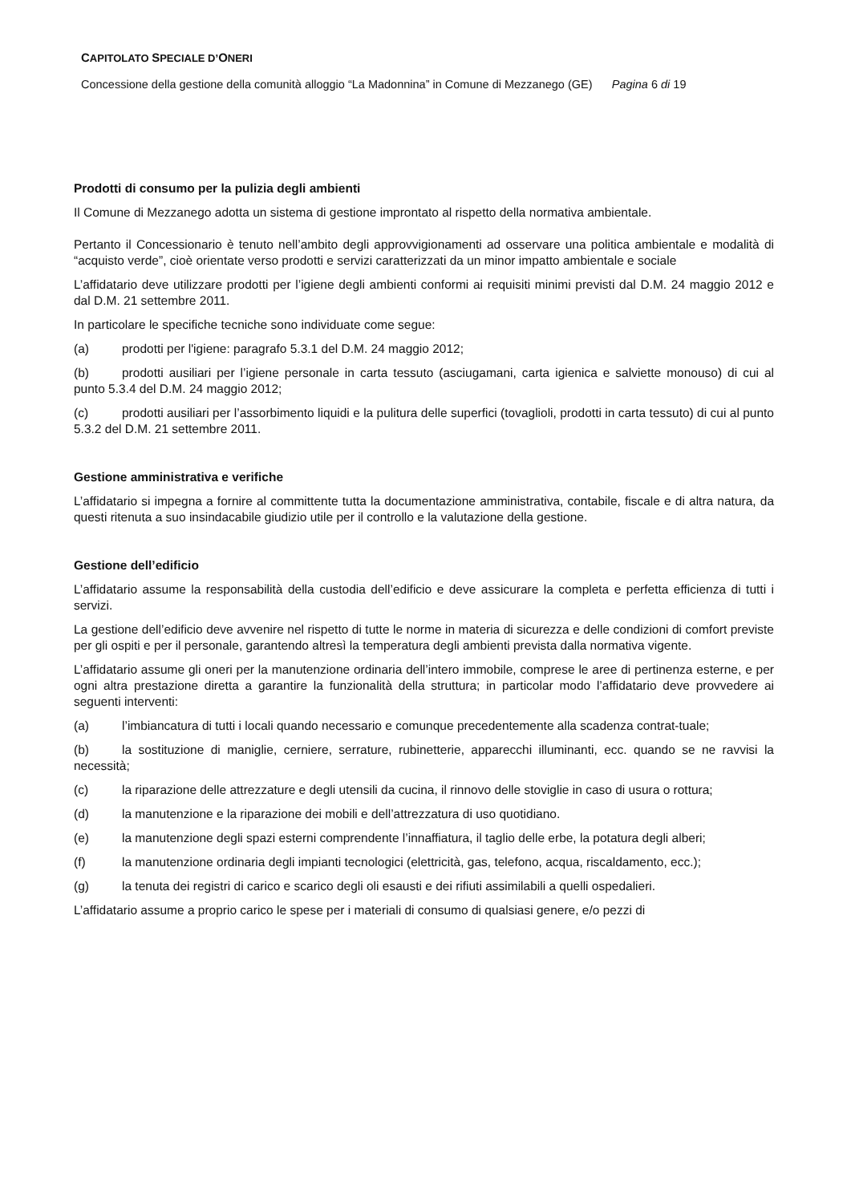CAPITOLATO SPECIALE D’ONERI
Concessione della gestione della comunità alloggio “La Madonnina” in Comune di Mezzanego (GE) Pagina 6 di 19
Prodotti di consumo per la pulizia degli ambienti
Il Comune di Mezzanego adotta un sistema di gestione improntato al rispetto della normativa ambientale.
Pertanto il Concessionario è tenuto nell’ambito degli approvvigionamenti ad osservare una politica ambientale e modalità di “acquisto verde”, cioè orientate verso prodotti e servizi caratterizzati da un minor impatto ambientale e sociale
L’affidatario deve utilizzare prodotti per l’igiene degli ambienti conformi ai requisiti minimi previsti dal D.M. 24 maggio 2012 e dal D.M. 21 settembre 2011.
In particolare le specifiche tecniche sono individuate come segue:
(a) prodotti per l'igiene: paragrafo 5.3.1 del D.M. 24 maggio 2012;
(b) prodotti ausiliari per l’igiene personale in carta tessuto (asciugamani, carta igienica e salviette monouso) di cui al punto 5.3.4 del D.M. 24 maggio 2012;
(c) prodotti ausiliari per l’assorbimento liquidi e la pulitura delle superfici (tovaglioli, prodotti in carta tessuto) di cui al punto 5.3.2 del D.M. 21 settembre 2011.
Gestione amministrativa e verifiche
L’affidatario si impegna a fornire al committente tutta la documentazione amministrativa, contabile, fiscale e di altra natura, da questi ritenuta a suo insindacabile giudizio utile per il controllo e la valutazione della gestione.
Gestione dell’edificio
L’affidatario assume la responsabilità della custodia dell’edificio e deve assicurare la completa e perfetta efficienza di tutti i servizi.
La gestione dell’edificio deve avvenire nel rispetto di tutte le norme in materia di sicurezza e delle condizioni di comfort previste per gli ospiti e per il personale, garantendo altresì la temperatura degli ambienti prevista dalla normativa vigente.
L’affidatario assume gli oneri per la manutenzione ordinaria dell’intero immobile, comprese le aree di pertinenza esterne, e per ogni altra prestazione diretta a garantire la funzionalità della struttura; in particolar modo l’affidatario deve provvedere ai seguenti interventi:
(a) l’imbiancatura di tutti i locali quando necessario e comunque precedentemente alla scadenza contrat-tuale;
(b) la sostituzione di maniglie, cerniere, serrature, rubinetterie, apparecchi illuminanti, ecc. quando se ne ravvisi la necessità;
(c) la riparazione delle attrezzature e degli utensili da cucina, il rinnovo delle stoviglie in caso di usura o rottura;
(d) la manutenzione e la riparazione dei mobili e dell’attrezzatura di uso quotidiano.
(e) la manutenzione degli spazi esterni comprendente l’innaffiatura, il taglio delle erbe, la potatura degli alberi;
(f) la manutenzione ordinaria degli impianti tecnologici (elettricità, gas, telefono, acqua, riscaldamento, ecc.);
(g) la tenuta dei registri di carico e scarico degli oli esausti e dei rifiuti assimilabili a quelli ospedalieri.
L’affidatario assume a proprio carico le spese per i materiali di consumo di qualsiasi genere, e/o pezzi di